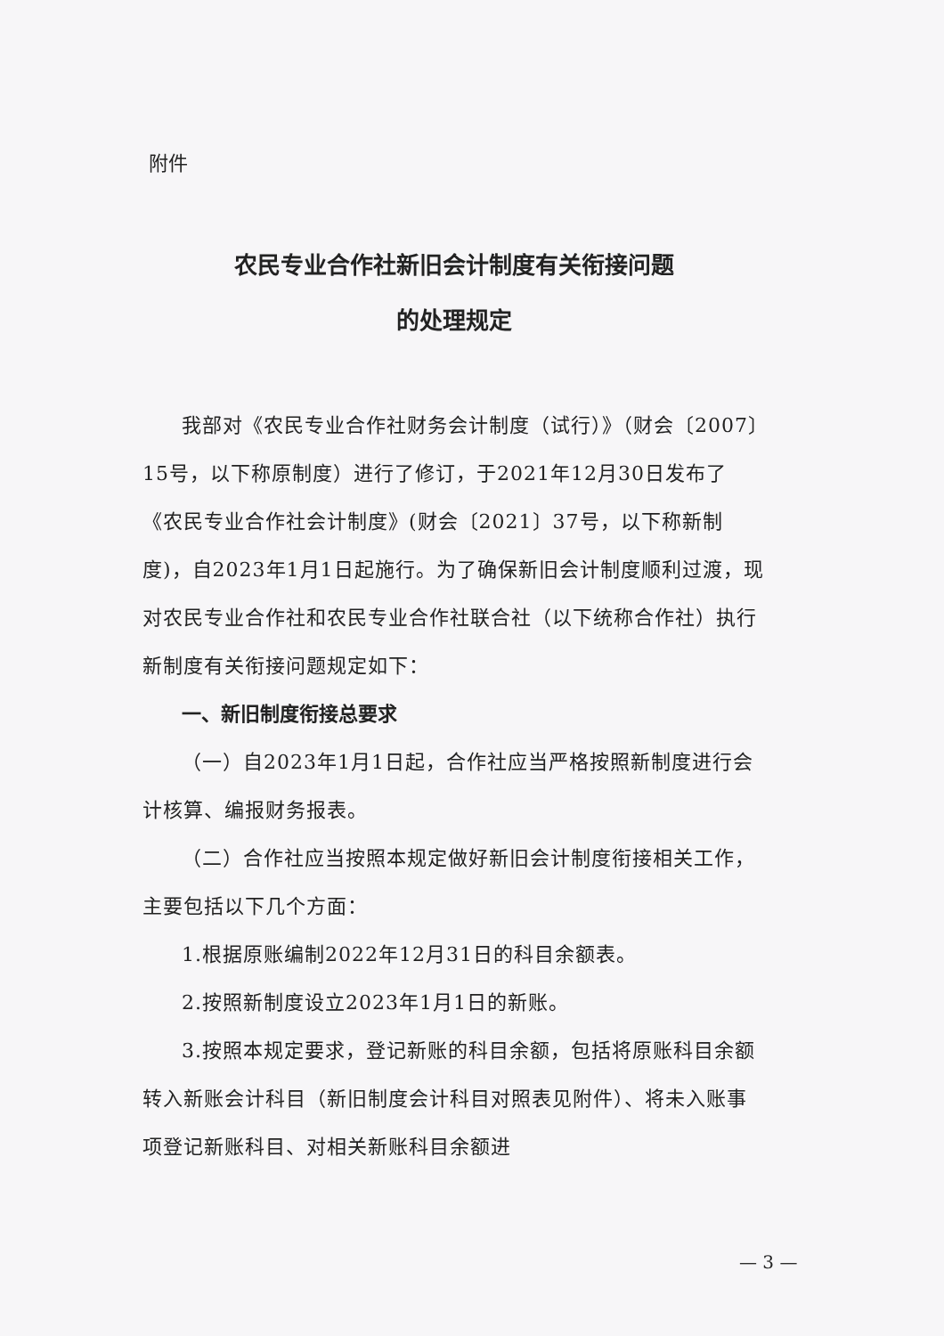附件
农民专业合作社新旧会计制度有关衔接问题
的处理规定
我部对《农民专业合作社财务会计制度（试行）》（财会〔2007〕15号，以下称原制度）进行了修订，于2021年12月30日发布了《农民专业合作社会计制度》(财会〔2021〕37号，以下称新制度)，自2023年1月1日起施行。为了确保新旧会计制度顺利过渡，现对农民专业合作社和农民专业合作社联合社（以下统称合作社）执行新制度有关衔接问题规定如下：
一、新旧制度衔接总要求
（一）自2023年1月1日起，合作社应当严格按照新制度进行会计核算、编报财务报表。
（二）合作社应当按照本规定做好新旧会计制度衔接相关工作，主要包括以下几个方面：
1.根据原账编制2022年12月31日的科目余额表。
2.按照新制度设立2023年1月1日的新账。
3.按照本规定要求，登记新账的科目余额，包括将原账科目余额转入新账会计科目（新旧制度会计科目对照表见附件）、将未入账事项登记新账科目、对相关新账科目余额进
— 3 —